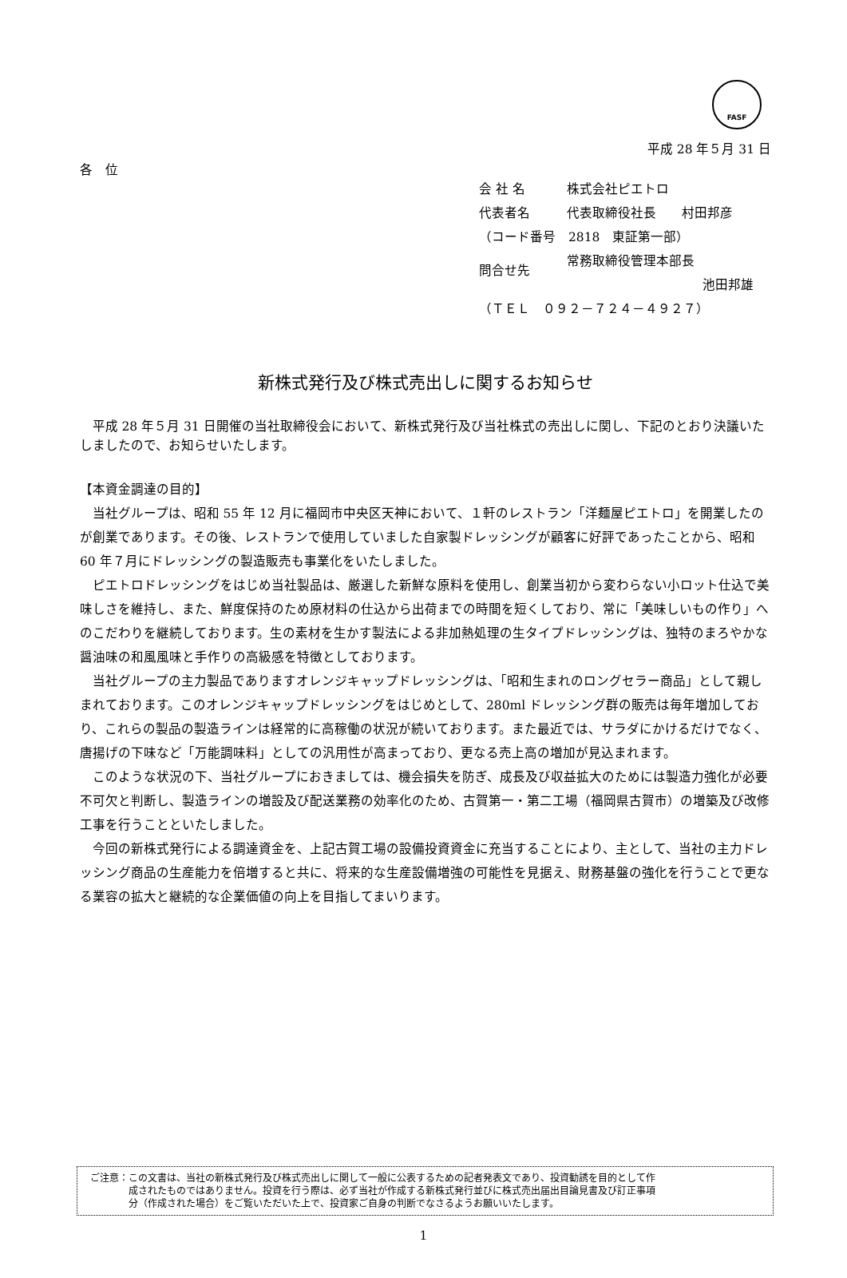FASF
平成 28 年５月 31 日
各　位
| 会 社 名 | 株式会社ピエトロ |
| 代表者名 | 代表取締役社長 村田邦彦 |
| （コード番号 2818 東証第一部） | |
| 問合せ先 | 常務取締役管理本部長 池田邦雄 |
| （ＴＥＬ ０９２－７２４－４９２７） | |
新株式発行及び株式売出しに関するお知らせ
平成 28 年５月 31 日開催の当社取締役会において、新株式発行及び当社株式の売出しに関し、下記のとおり決議いたしましたので、お知らせいたします。
【本資金調達の目的】
当社グループは、昭和 55 年 12 月に福岡市中央区天神において、１軒のレストラン「洋麺屋ピエトロ」を開業したのが創業であります。その後、レストランで使用していました自家製ドレッシングが顧客に好評であったことから、昭和 60 年７月にドレッシングの製造販売も事業化をいたしました。
ピエトロドレッシングをはじめ当社製品は、厳選した新鮮な原料を使用し、創業当初から変わらない小ロット仕込で美味しさを維持し、また、鮮度保持のため原材料の仕込から出荷までの時間を短くしており、常に「美味しいもの作り」へのこだわりを継続しております。生の素材を生かす製法による非加熱処理の生タイプドレッシングは、独特のまろやかな醤油味の和風風味と手作りの高級感を特徴としております。
当社グループの主力製品でありますオレンジキャップドレッシングは、「昭和生まれのロングセラー商品」として親しまれております。このオレンジキャップドレッシングをはじめとして、280ml ドレッシング群の販売は毎年増加しており、これらの製品の製造ラインは経常的に高稼働の状況が続いております。また最近では、サラダにかけるだけでなく、唐揚げの下味など「万能調味料」としての汎用性が高まっており、更なる売上高の増加が見込まれます。
このような状況の下、当社グループにおきましては、機会損失を防ぎ、成長及び収益拡大のためには製造力強化が必要不可欠と判断し、製造ラインの増設及び配送業務の効率化のため、古賀第一・第二工場（福岡県古賀市）の増築及び改修工事を行うことといたしました。
今回の新株式発行による調達資金を、上記古賀工場の設備投資資金に充当することにより、主として、当社の主力ドレッシング商品の生産能力を倍増すると共に、将来的な生産設備増強の可能性を見据え、財務基盤の強化を行うことで更なる業容の拡大と継続的な企業価値の向上を目指してまいります。
ご注意：この文書は、当社の新株式発行及び株式売出しに関して一般に公表するための記者発表文であり、投資勧誘を目的として作
成されたものではありません。投資を行う際は、必ず当社が作成する新株式発行並びに株式売出届出目論見書及び訂正事項
分（作成された場合）をご覧いただいた上で、投資家ご自身の判断でなさるようお願いいたします。
1